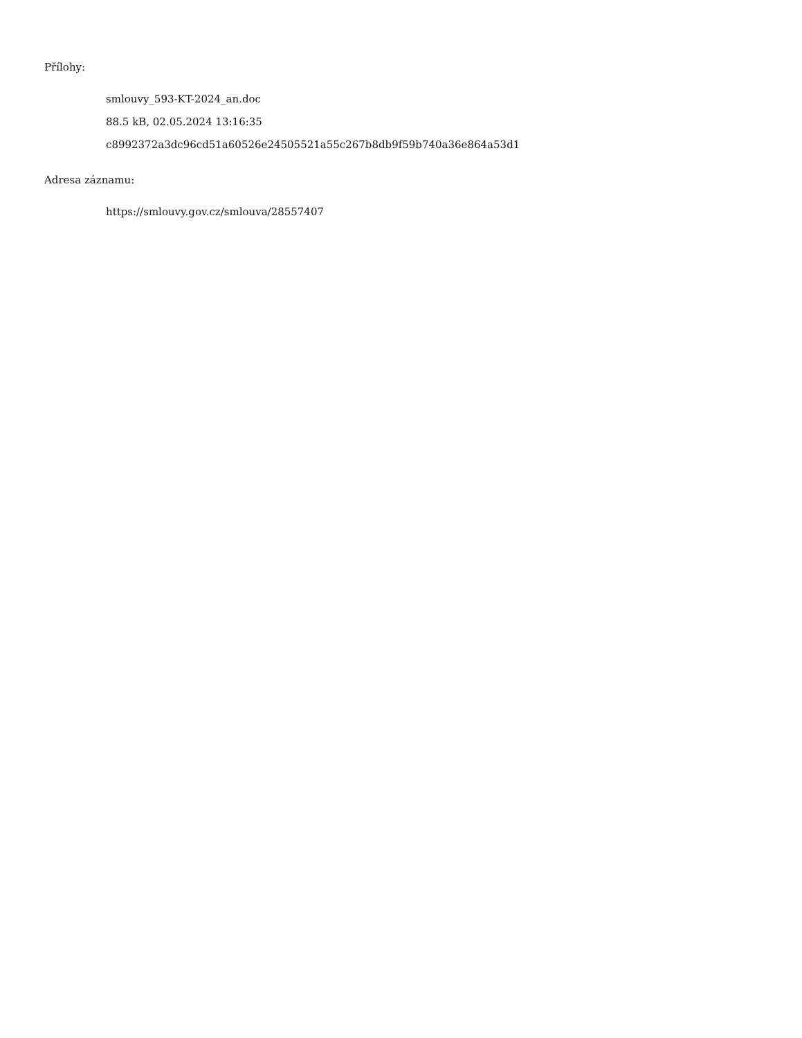Přílohy:
smlouvy_593-KT-2024_an.doc
88.5 kB, 02.05.2024 13:16:35
c8992372a3dc96cd51a60526e24505521a55c267b8db9f59b740a36e864a53d1
Adresa záznamu:
https://smlouvy.gov.cz/smlouva/28557407